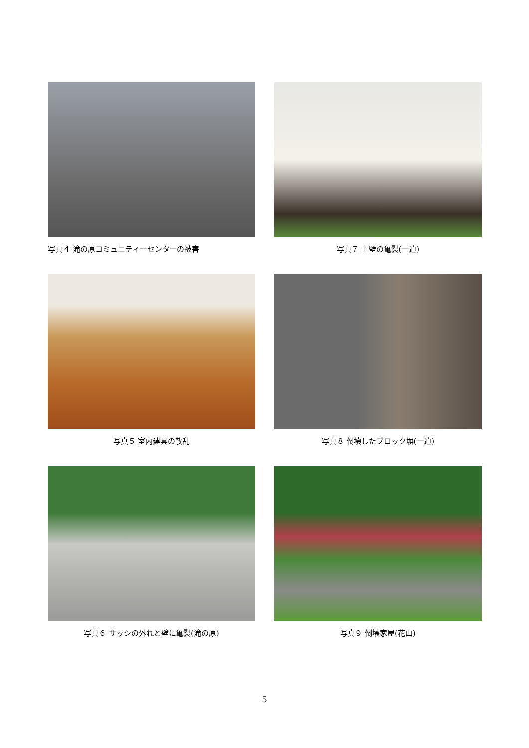写真４ 滝の原コミュニティーセンターの被害
写真７ 土壁の亀裂(一迫)
写真５ 室内建具の散乱
写真８ 倒壊したブロック塀(一迫)
写真６ サッシの外れと壁に亀裂(滝の原)
写真９ 倒壊家屋(花山)
5